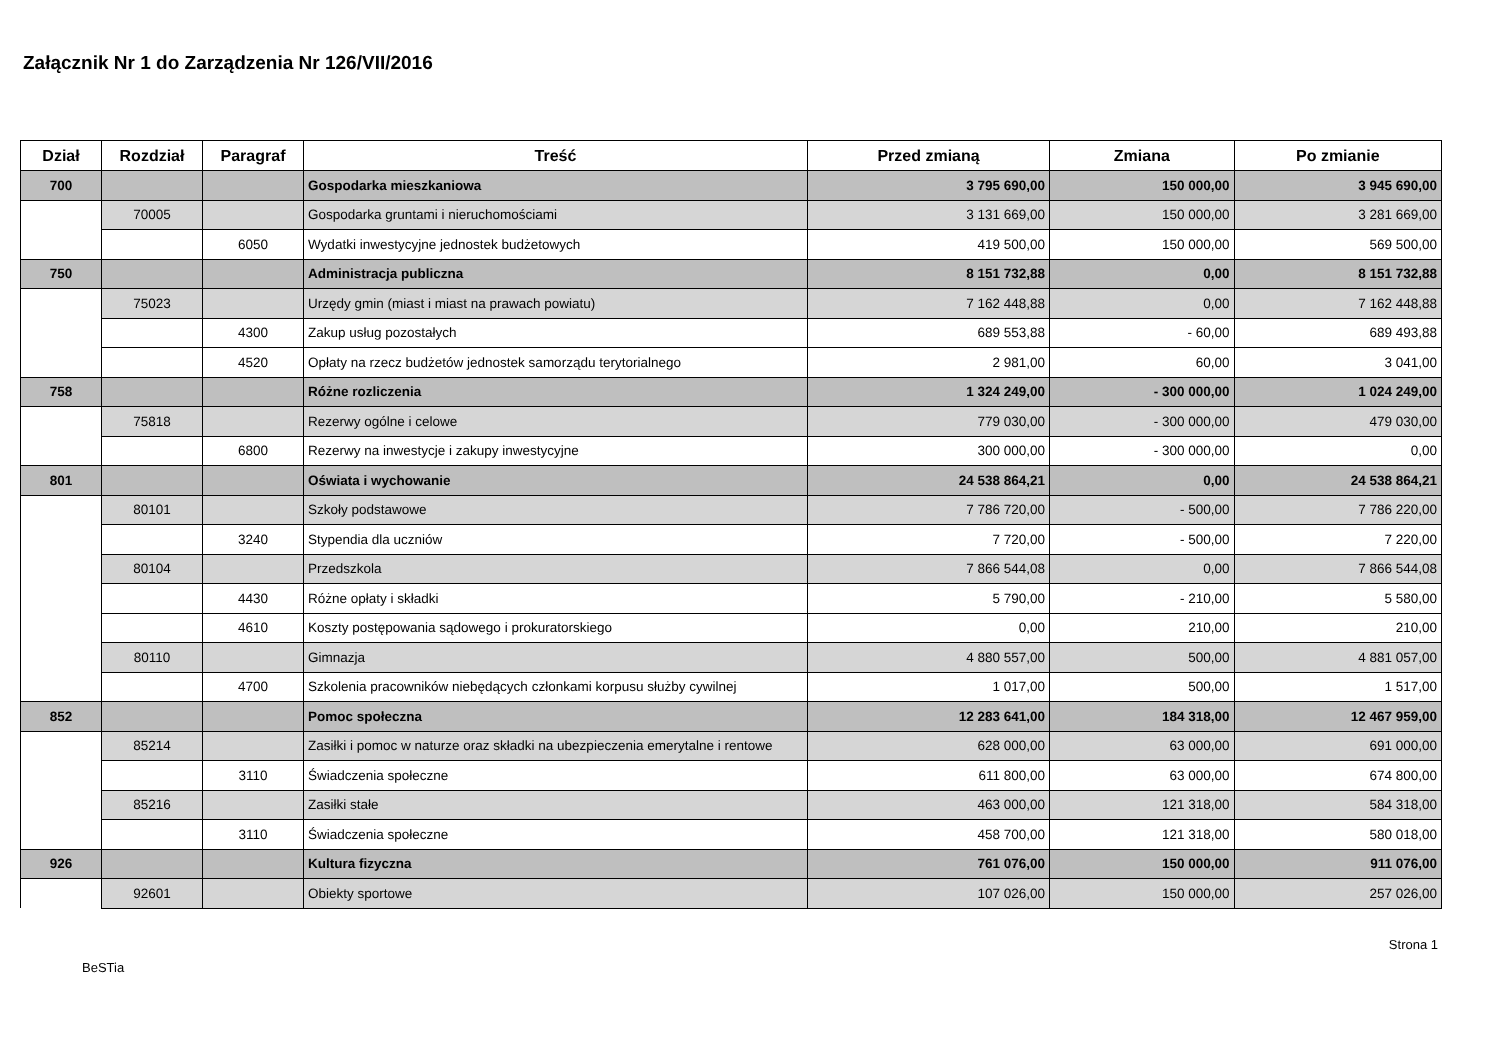Załącznik Nr 1 do Zarządzenia Nr 126/VII/2016
| Dział | Rozdział | Paragraf | Treść | Przed zmianą | Zmiana | Po zmianie |
| --- | --- | --- | --- | --- | --- | --- |
| 700 | | | Gospodarka mieszkaniowa | 3 795 690,00 | 150 000,00 | 3 945 690,00 |
| | 70005 | | Gospodarka gruntami i nieruchomościami | 3 131 669,00 | 150 000,00 | 3 281 669,00 |
| | | 6050 | Wydatki inwestycyjne jednostek budżetowych | 419 500,00 | 150 000,00 | 569 500,00 |
| 750 | | | Administracja publiczna | 8 151 732,88 | 0,00 | 8 151 732,88 |
| | 75023 | | Urzędy gmin (miast i miast na prawach powiatu) | 7 162 448,88 | 0,00 | 7 162 448,88 |
| | | 4300 | Zakup usług pozostałych | 689 553,88 | - 60,00 | 689 493,88 |
| | | 4520 | Opłaty na rzecz budżetów jednostek samorządu terytorialnego | 2 981,00 | 60,00 | 3 041,00 |
| 758 | | | Różne rozliczenia | 1 324 249,00 | - 300 000,00 | 1 024 249,00 |
| | 75818 | | Rezerwy ogólne i celowe | 779 030,00 | - 300 000,00 | 479 030,00 |
| | | 6800 | Rezerwy na inwestycje i zakupy inwestycyjne | 300 000,00 | - 300 000,00 | 0,00 |
| 801 | | | Oświata i wychowanie | 24 538 864,21 | 0,00 | 24 538 864,21 |
| | 80101 | | Szkoły podstawowe | 7 786 720,00 | - 500,00 | 7 786 220,00 |
| | | 3240 | Stypendia dla uczniów | 7 720,00 | - 500,00 | 7 220,00 |
| | 80104 | | Przedszkola | 7 866 544,08 | 0,00 | 7 866 544,08 |
| | | 4430 | Różne opłaty i składki | 5 790,00 | - 210,00 | 5 580,00 |
| | | 4610 | Koszty postępowania sądowego i prokuratorskiego | 0,00 | 210,00 | 210,00 |
| | 80110 | | Gimnazja | 4 880 557,00 | 500,00 | 4 881 057,00 |
| | | 4700 | Szkolenia pracowników niebędących członkami korpusu służby cywilnej | 1 017,00 | 500,00 | 1 517,00 |
| 852 | | | Pomoc społeczna | 12 283 641,00 | 184 318,00 | 12 467 959,00 |
| | 85214 | | Zasiłki i pomoc w naturze oraz składki na ubezpieczenia emerytalne i rentowe | 628 000,00 | 63 000,00 | 691 000,00 |
| | | 3110 | Świadczenia społeczne | 611 800,00 | 63 000,00 | 674 800,00 |
| | 85216 | | Zasiłki stałe | 463 000,00 | 121 318,00 | 584 318,00 |
| | | 3110 | Świadczenia społeczne | 458 700,00 | 121 318,00 | 580 018,00 |
| 926 | | | Kultura fizyczna | 761 076,00 | 150 000,00 | 911 076,00 |
| | 92601 | | Obiekty sportowe | 107 026,00 | 150 000,00 | 257 026,00 |
Strona 1
BeSTia